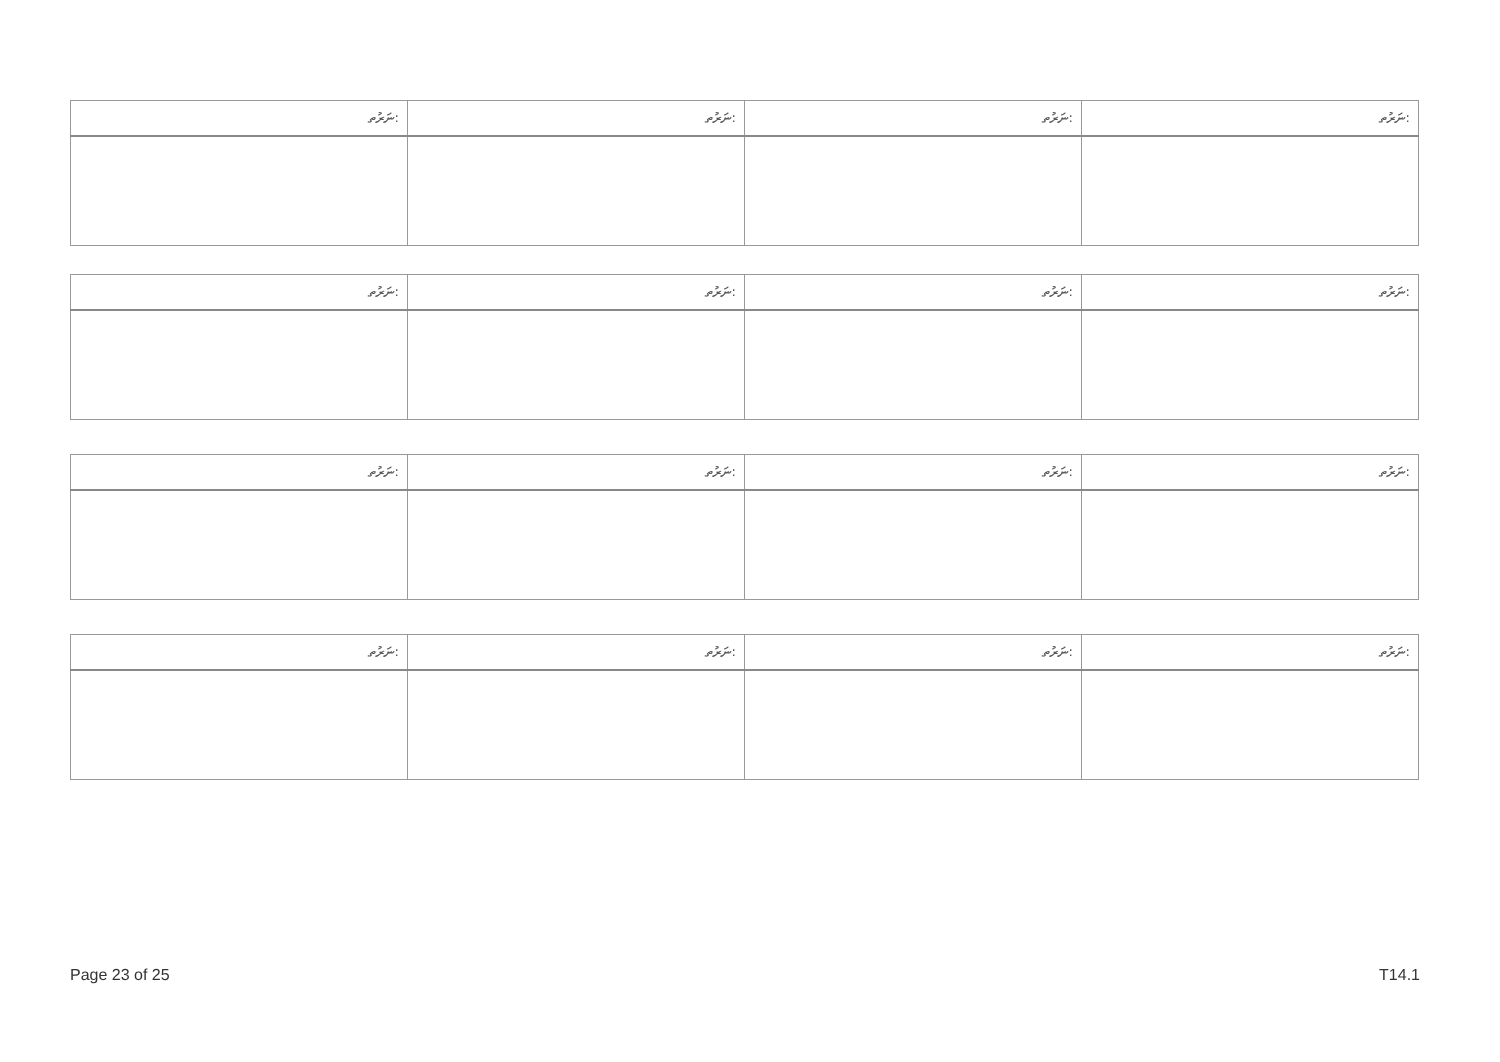| ނަރުތ: | ނަރުތ: | ނަރުތ: | ނަރުތ: |
| --- | --- | --- | --- |
| ނަރުތ: | ނަރުތ: | ނަރުތ: | ނަރުތ: |
| --- | --- | --- | --- |
| ނަރުތ: | ނަރުތ: | ނަރުތ: | ނަރުތ: |
| --- | --- | --- | --- |
| ނަރުތ: | ނަރުތ: | ނަރުތ: | ނަރުތ: |
| --- | --- | --- | --- |
Page 23 of 25 T14.1